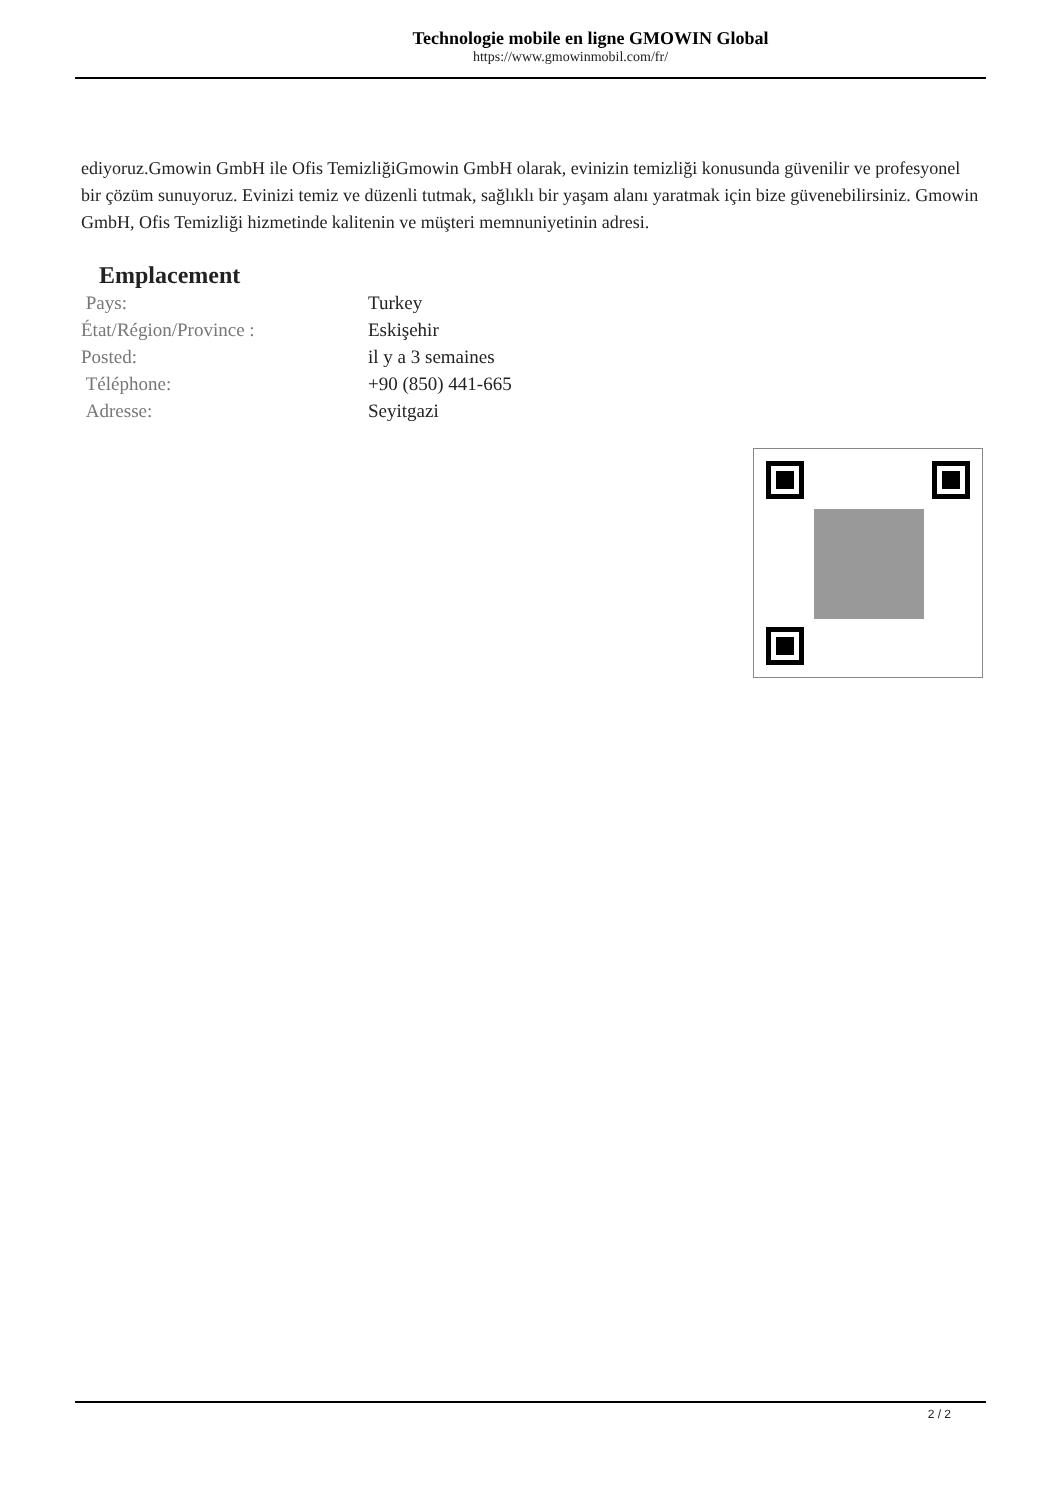Technologie mobile en ligne GMOWIN Global
https://www.gmowinmobil.com/fr/
ediyoruz.Gmowin GmbH ile Ofis TemizliğiGmowin GmbH olarak, evinizin temizliği konusunda güvenilir ve profesyonel bir çözüm sunuyoruz. Evinizi temiz ve düzenli tutmak, sağlıklı bir yaşam alanı yaratmak için bize güvenebilirsiniz. Gmowin GmbH, Ofis Temizliği hizmetinde kalitenin ve müşteri memnuniyetinin adresi.
Emplacement
| Pays: | Turkey |
| État/Région/Province : | Eskişehir |
| Posted: | il y a 3 semaines |
| Téléphone: | +90 (850) 441-665 |
| Adresse: | Seyitgazi |
2 / 2